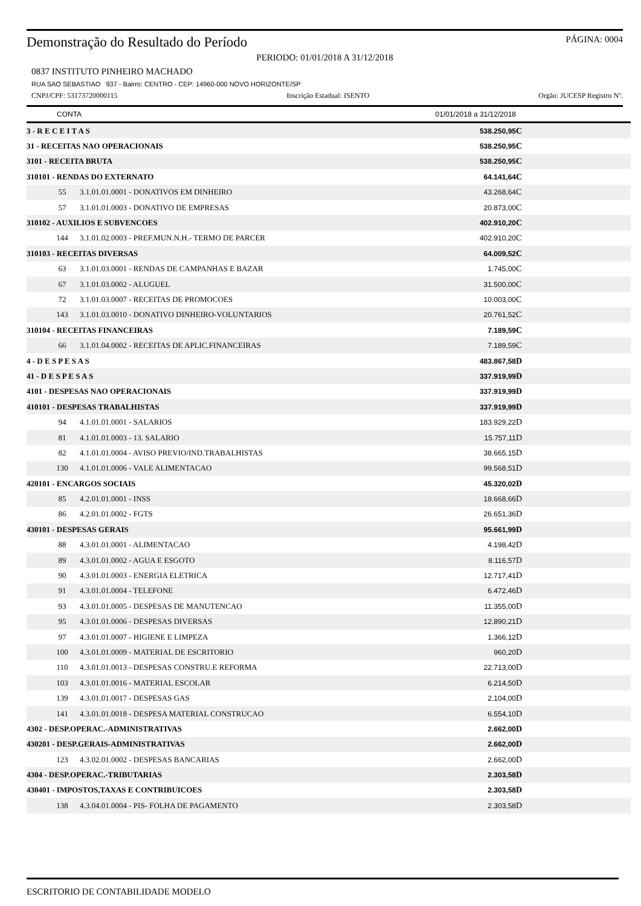Demonstração do Resultado do Período PÁGINA: 0004
PERIODO: 01/01/2018 A 31/12/2018
0837 INSTITUTO PINHEIRO MACHADO
RUA SAO SEBASTIAO 937 - Bairro: CENTRO - CEP: 14960-000 NOVO HORIZONTE/SP
CNPJ/CPF: 53173720000115 Inscrição Estadual: ISENTO Orgão: JUCESP Registro Nº.
| CONTA | | 01/01/2018 a 31/12/2018 | | |
| --- | --- | --- | --- | --- |
| 3 - R E C E I T A S | | 538.250,95 | C | |
| 31 - RECEITAS NAO OPERACIONAIS | | 538.250,95 | C | |
| 3101 - RECEITA BRUTA | | 538.250,95 | C | |
| 310101 - RENDAS DO EXTERNATO | | 64.141,64 | C | |
| 55 | 3.1.01.01.0001 - DONATIVOS EM DINHEIRO | 43.268,64 | C | |
| 57 | 3.1.01.01.0003 - DONATIVO DE EMPRESAS | 20.873,00 | C | |
| 310102 - AUXILIOS E SUBVENCOES | | 402.910,20 | C | |
| 144 | 3.1.01.02.0003 - PREF.MUN.N.H.- TERMO DE PARCER | 402.910,20 | C | |
| 310103 - RECEITAS DIVERSAS | | 64.009,52 | C | |
| 63 | 3.1.01.03.0001 - RENDAS DE CAMPANHAS E BAZAR | 1.745,00 | C | |
| 67 | 3.1.01.03.0002 - ALUGUEL | 31.500,00 | C | |
| 72 | 3.1.01.03.0007 - RECEITAS DE PROMOCOES | 10.003,00 | C | |
| 143 | 3.1.01.03.0010 - DONATIVO DINHEIRO-VOLUNTARIOS | 20.761,52 | C | |
| 310104 - RECEITAS FINANCEIRAS | | 7.189,59 | C | |
| 66 | 3.1.01.04.0002 - RECEITAS DE APLIC.FINANCEIRAS | 7.189,59 | C | |
| 4 - D E S P E S A S | | 483.867,58 | D | |
| 41 - D E S P E S A S | | 337.919,99 | D | |
| 4101 - DESPESAS NAO OPERACIONAIS | | 337.919,99 | D | |
| 410101 - DESPESAS TRABALHISTAS | | 337.919,99 | D | |
| 94 | 4.1.01.01.0001 - SALARIOS | 183.929,22 | D | |
| 81 | 4.1.01.01.0003 - 13. SALARIO | 15.757,11 | D | |
| 82 | 4.1.01.01.0004 - AVISO PREVIO/IND.TRABALHISTAS | 38.665,15 | D | |
| 130 | 4.1.01.01.0006 - VALE ALIMENTACAO | 99.568,51 | D | |
| 420101 - ENCARGOS SOCIAIS | | 45.320,02 | D | |
| 85 | 4.2.01.01.0001 - INSS | 18.668,66 | D | |
| 86 | 4.2.01.01.0002 - FGTS | 26.651,36 | D | |
| 430101 - DESPESAS GERAIS | | 95.661,99 | D | |
| 88 | 4.3.01.01.0001 - ALIMENTACAO | 4.198,42 | D | |
| 89 | 4.3.01.01.0002 - AGUA E ESGOTO | 8.116,57 | D | |
| 90 | 4.3.01.01.0003 - ENERGIA ELETRICA | 12.717,41 | D | |
| 91 | 4.3.01.01.0004 - TELEFONE | 6.472,46 | D | |
| 93 | 4.3.01.01.0005 - DESPESAS DE MANUTENCAO | 11.355,00 | D | |
| 95 | 4.3.01.01.0006 - DESPESAS DIVERSAS | 12.890,21 | D | |
| 97 | 4.3.01.01.0007 - HIGIENE E LIMPEZA | 1.366,12 | D | |
| 100 | 4.3.01.01.0009 - MATERIAL DE ESCRITORIO | 960,20 | D | |
| 110 | 4.3.01.01.0013 - DESPESAS CONSTRU.E REFORMA | 22.713,00 | D | |
| 103 | 4.3.01.01.0016 - MATERIAL ESCOLAR | 6.214,50 | D | |
| 139 | 4.3.01.01.0017 - DESPESAS GAS | 2.104,00 | D | |
| 141 | 4.3.01.01.0018 - DESPESA MATERIAL CONSTRUCAO | 6.554,10 | D | |
| 4302 - DESP.OPERAC.-ADMINISTRATIVAS | | 2.662,00 | D | |
| 430201 - DESP.GERAIS-ADMINISTRATIVAS | | 2.662,00 | D | |
| 123 | 4.3.02.01.0002 - DESPESAS BANCARIAS | 2.662,00 | D | |
| 4304 - DESP.OPERAC.-TRIBUTARIAS | | 2.303,58 | D | |
| 430401 - IMPOSTOS,TAXAS E CONTRIBUICOES | | 2.303,58 | D | |
| 138 | 4.3.04.01.0004 - PIS- FOLHA DE PAGAMENTO | 2.303,58 | D | |
ESCRITORIO DE CONTABILIDADE MODELO